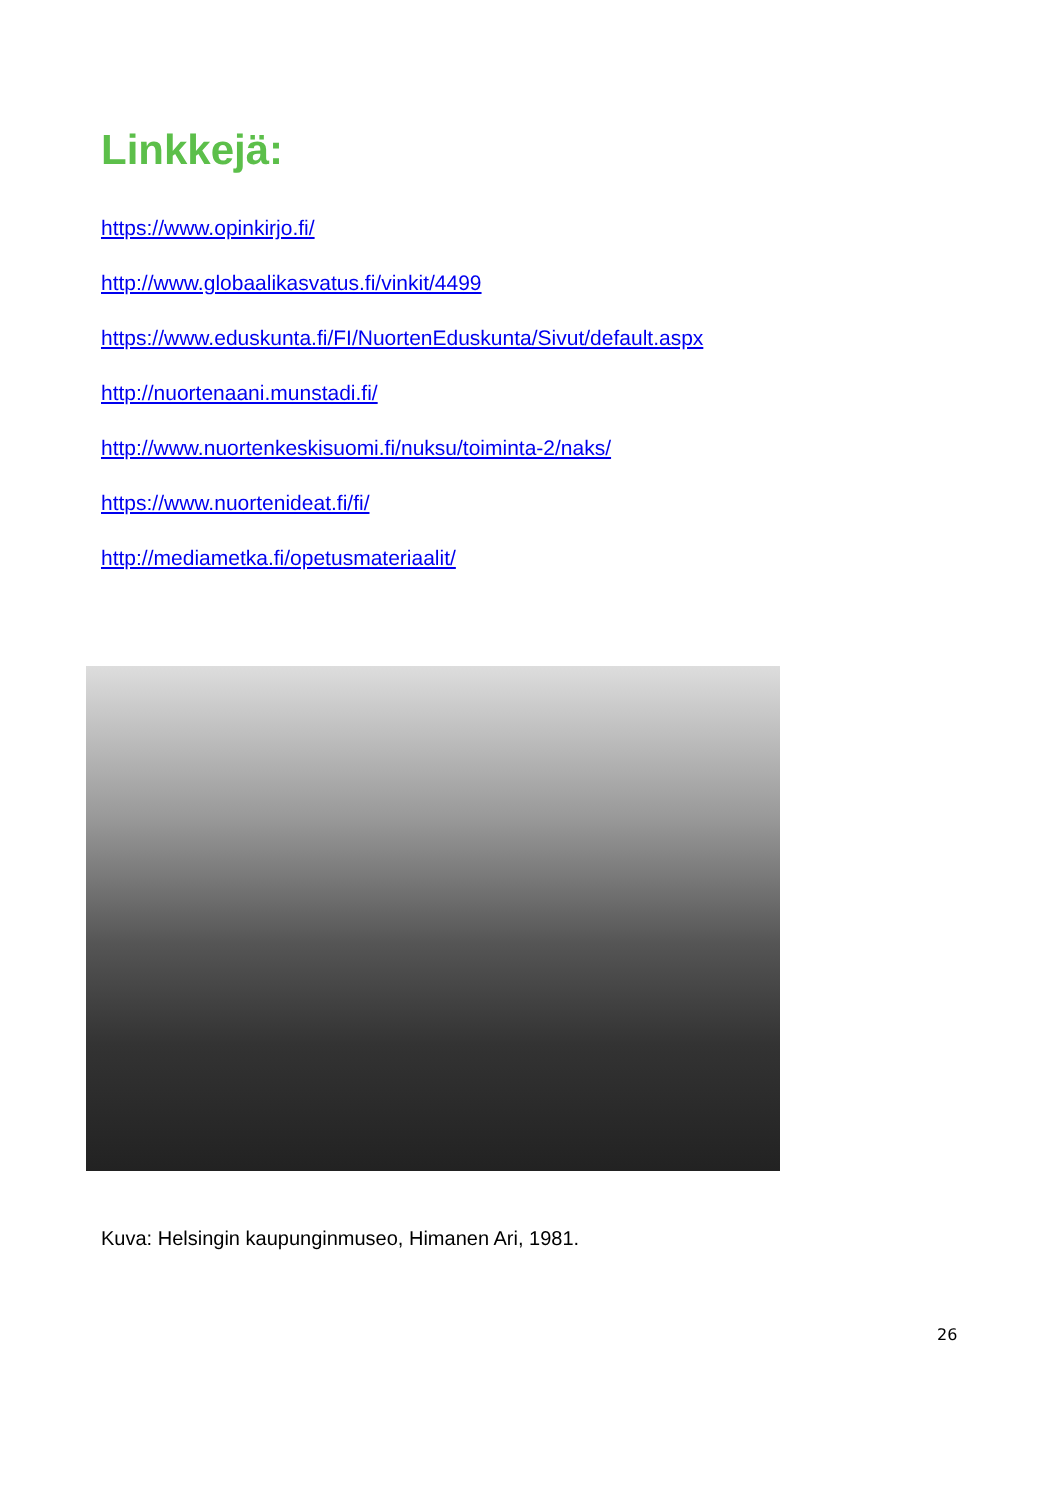Linkkejä:
https://www.opinkirjo.fi/
http://www.globaalikasvatus.fi/vinkit/4499
https://www.eduskunta.fi/FI/NuortenEduskunta/Sivut/default.aspx
http://nuortenaani.munstadi.fi/
http://www.nuortenkeskisuomi.fi/nuksu/toiminta-2/naks/
https://www.nuortenideat.fi/fi/
http://mediametka.fi/opetusmateriaalit/
Kuva: Helsingin kaupunginmuseo, Himanen Ari, 1981.
26